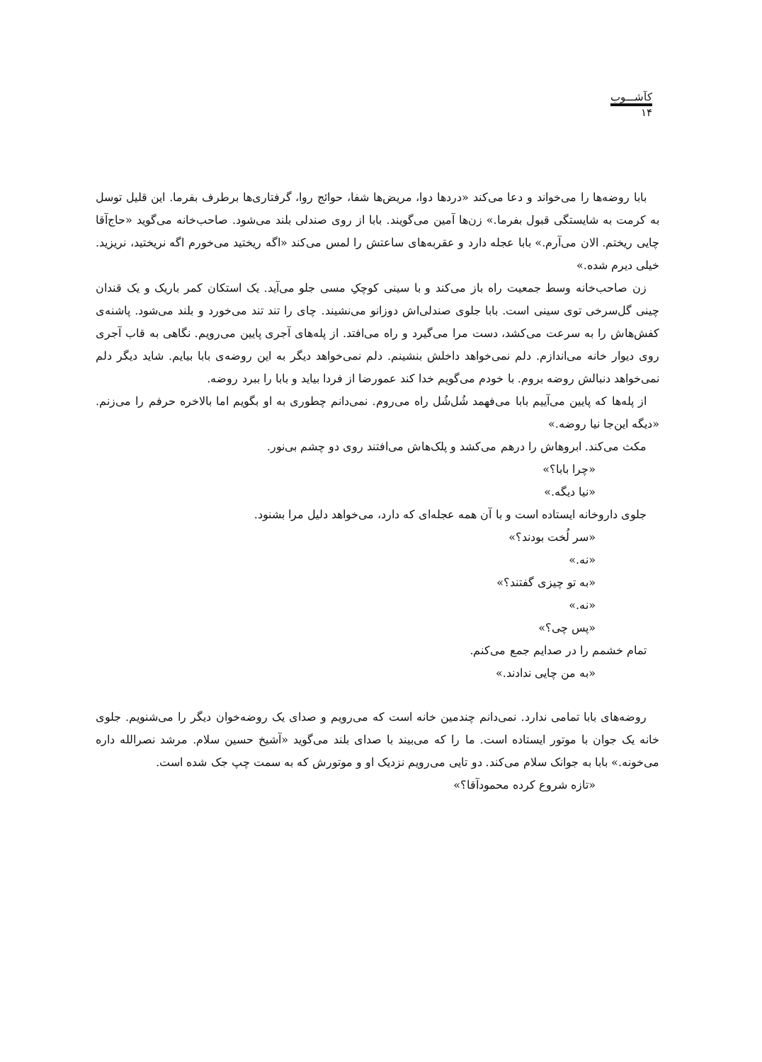کآشـــوب
۱۴
بابا روضه‌ها را می‌خواند و دعا می‌کند «دردها دوا، مریض‌ها شفا، حوائج روا، گرفتاری‌ها برطرف بفرما. این قلیل توسل به کرمت به شایستگی قبول بفرما.» زن‌ها آمین می‌گویند. بابا از روی صندلی بلند می‌شود. صاحب‌خانه می‌گوید «حاج‌آقا چایی ریختم. الان می‌آرم.» بابا عجله دارد و عقربه‌های ساعتش را لمس می‌کند «اگه ریختید می‌خورم اگه نریختید، نریزید. خیلی دیرم شده.»
زن صاحب‌خانه وسط جمعیت راه باز می‌کند و با سینی کوچکِ مسی جلو می‌آید. یک استکان کمر باریک و یک قندان چینی گل‌سرخی توی سینی است. بابا جلوی صندلی‌اش دوزانو می‌نشیند. چای را تند تند می‌خورد و بلند می‌شود. پاشنه‌ی کفش‌هاش را به سرعت می‌کشد، دست مرا می‌گیرد و راه می‌افتد. از پله‌های آجری پایین می‌رویم. نگاهی به قاب آجری روی دیوار خانه می‌اندازم. دلم نمی‌خواهد داخلش بنشینم. دلم نمی‌خواهد دیگر به این روضه‌ی بابا بیایم. شاید دیگر دلم نمی‌خواهد دنبالش روضه بروم. با خودم می‌گویم خدا کند عمورضا از فردا بیاید و بابا را ببرد روضه.
از پله‌ها که پایین می‌آییم بابا می‌فهمد شُل‌شُل راه می‌روم. نمی‌دانم چطوری به او بگویم اما بالاخره حرفم را می‌زنم. «دیگه این‌جا نیا روضه.»
مکث می‌کند. ابروهاش را درهم می‌کشد و پلک‌هاش می‌افتند روی دو چشم بی‌نور.
«چرا بابا؟»
«نیا دیگه.»
جلوی داروخانه ایستاده است و با آن همه عجله‌ای که دارد، می‌خواهد دلیل مرا بشنود.
«سر لُخت بودند؟»
«نه.»
«به تو چیزی گفتند؟»
«نه.»
«پس چی؟»
تمام خشمم را در صدایم جمع می‌کنم.
«به من چایی ندادند.»
روضه‌های بابا تمامی ندارد. نمی‌دانم چندمین خانه است که می‌رویم و صدای یک روضه‌خوان دیگر را می‌شنویم. جلوی خانه یک جوان با موتور ایستاده است. ما را که می‌بیند با صدای بلند می‌گوید «آشیخ حسین سلام. مرشد نصرالله داره می‌خونه.» بابا به جوانک سلام می‌کند. دو تایی می‌رویم نزدیک او و موتورش که به سمت چپ جک شده است.
«تازه شروع کرده محمودآقا؟»